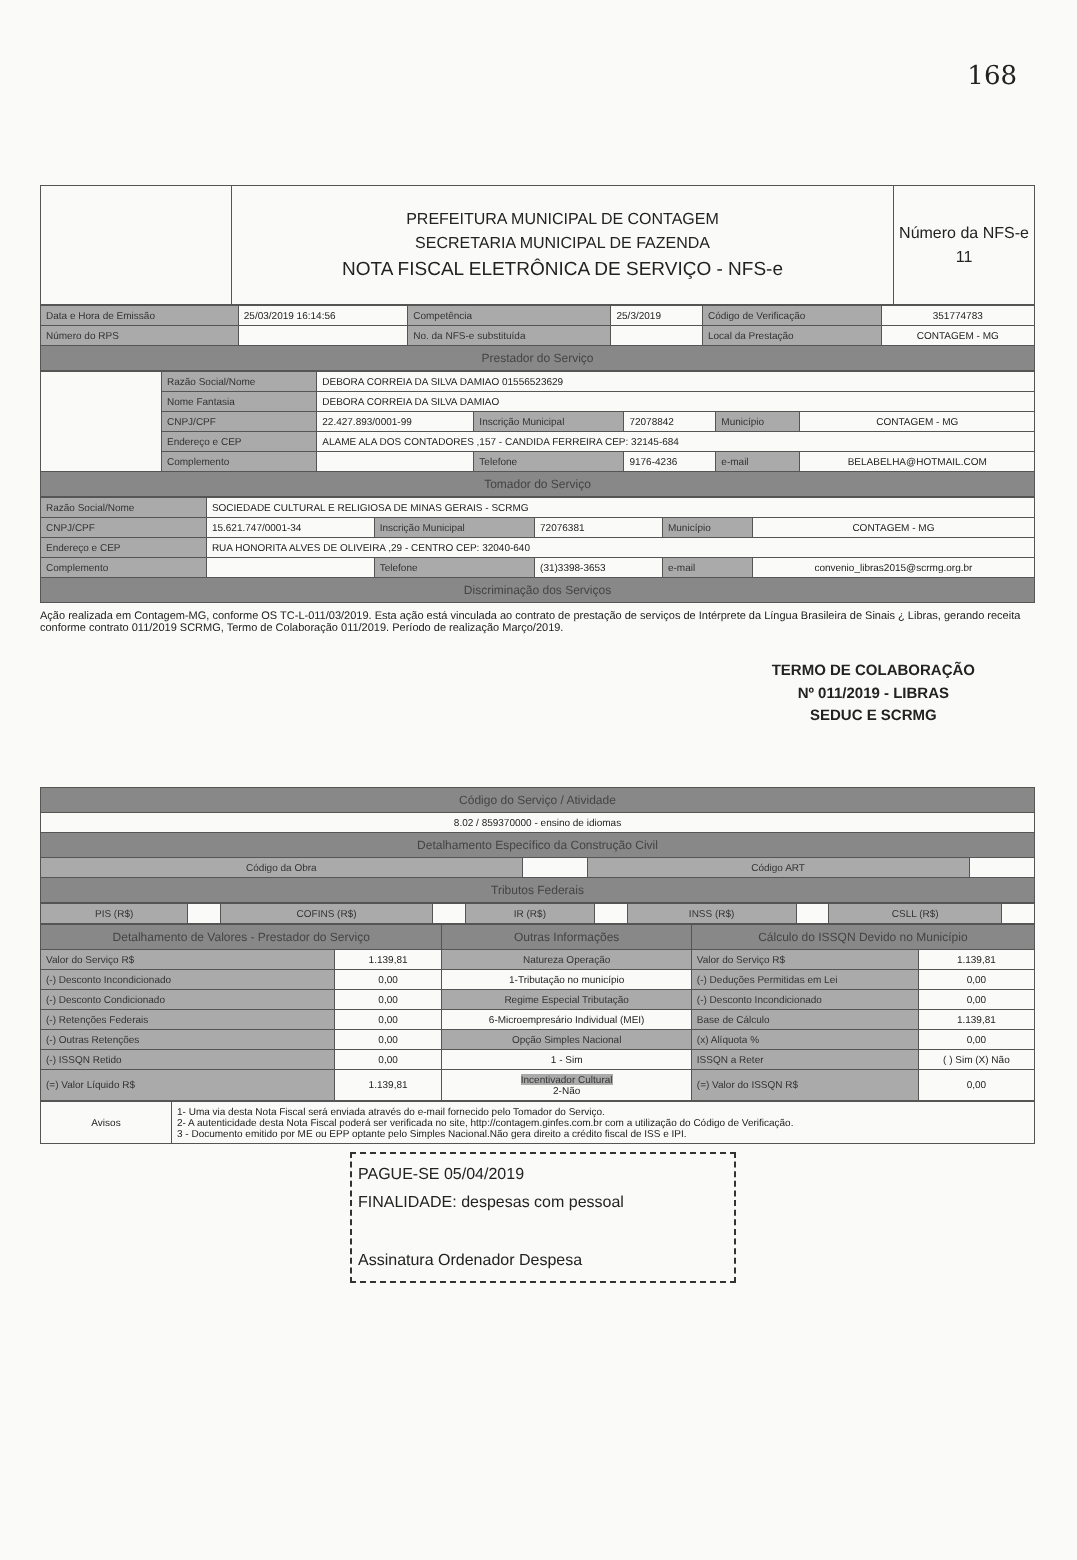168
| | PREFEITURA MUNICIPAL DE CONTAGEM SECRETARIA MUNICIPAL DE FAZENDA NOTA FISCAL ELETRÔNICA DE SERVIÇO - NFS-e | Número da NFS-e 11 |
| Data e Hora de Emissão | 25/03/2019 16:14:56 | Competência | 25/3/2019 | Código de Verificação | 351774783 |
| Número do RPS | | No. da NFS-e substituída | | Local da Prestação | CONTAGEM - MG |
| Prestador do Serviço | | | | | |
| | Razão Social/Nome | DEBORA CORREIA DA SILVA DAMIAO 01556523629 | | | | |
| | Nome Fantasia | DEBORA CORREIA DA SILVA DAMIAO | | | | |
| | CNPJ/CPF | 22.427.893/0001-99 | Inscrição Municipal | 72078842 | Município | CONTAGEM - MG |
| | Endereço e CEP | ALAME ALA DOS CONTADORES ,157 - CANDIDA FERREIRA CEP: 32145-684 | | | | |
| | Complemento | | Telefone | 9176-4236 | e-mail | BELABELHA@HOTMAIL.COM |
| Tomador do Serviço | | | | | | |
| Razão Social/Nome | SOCIEDADE CULTURAL E RELIGIOSA DE MINAS GERAIS - SCRMG | | | | |
| CNPJ/CPF | 15.621.747/0001-34 | Inscrição Municipal | 72076381 | Município | CONTAGEM - MG |
| Endereço e CEP | RUA HONORITA ALVES DE OLIVEIRA ,29 - CENTRO CEP: 32040-640 | | | | |
| Complemento | | Telefone | (31)3398-3653 | e-mail | convenio_libras2015@scrmg.org.br |
| Discriminação dos Serviços | | | | | |
Ação realizada em Contagem-MG, conforme OS TC-L-011/03/2019. Esta ação está vinculada ao contrato de prestação de serviços de Intérprete da Língua Brasileira de Sinais ¿ Libras, gerando receita conforme contrato 011/2019 SCRMG, Termo de Colaboração 011/2019. Período de realização Março/2019.
TERMO DE COLABORAÇÃO
Nº 011/2019 - LIBRAS
SEDUC E SCRMG
| Código do Serviço / Atividade | | | |
| 8.02 / 859370000 - ensino de idiomas | | | |
| Detalhamento Específico da Construção Civil | | | |
| Código da Obra | | Código ART | |
| Tributos Federais | | | |
| PIS (R$) | | COFINS (R$) | | IR (R$) | | INSS (R$) | | CSLL (R$) | |
| Detalhamento de Valores - Prestador do Serviço | | Outras Informações | Cálculo do ISSQN Devido no Município | |
| --- | --- | --- | --- | --- |
| Valor do Serviço R$ | 1.139,81 | Natureza Operação | Valor do Serviço R$ | 1.139,81 |
| (-) Desconto Incondicionado | 0,00 | 1-Tributação no município | (-) Deduções Permitidas em Lei | 0,00 |
| (-) Desconto Condicionado | 0,00 | Regime Especial Tributação | (-) Desconto Incondicionado | 0,00 |
| (-) Retenções Federais | 0,00 | 6-Microempresário Individual (MEI) | Base de Cálculo | 1.139,81 |
| (-) Outras Retenções | 0,00 | Opção Simples Nacional | (x) Alíquota % | 0,00 |
| (-) ISSQN Retido | 0,00 | 1 - Sim | ISSQN a Reter | ( ) Sim (X) Não |
| (=) Valor Líquido R$ | 1.139,81 | Incentivador Cultural 2-Não | (=) Valor do ISSQN R$ | 0,00 |
| Avisos | 1- Uma via desta Nota Fiscal será enviada através do e-mail fornecido pelo Tomador do Serviço. 2- A autenticidade desta Nota Fiscal poderá ser verificada no site, http://contagem.ginfes.com.br com a utilização do Código de Verificação. 3 - Documento emitido por ME ou EPP optante pelo Simples Nacional.Não gera direito a crédito fiscal de ISS e IPI. |
PAGUE-SE 05/04/2019
FINALIDADE: despesas com pessoal
Assinatura Ordenador Despesa